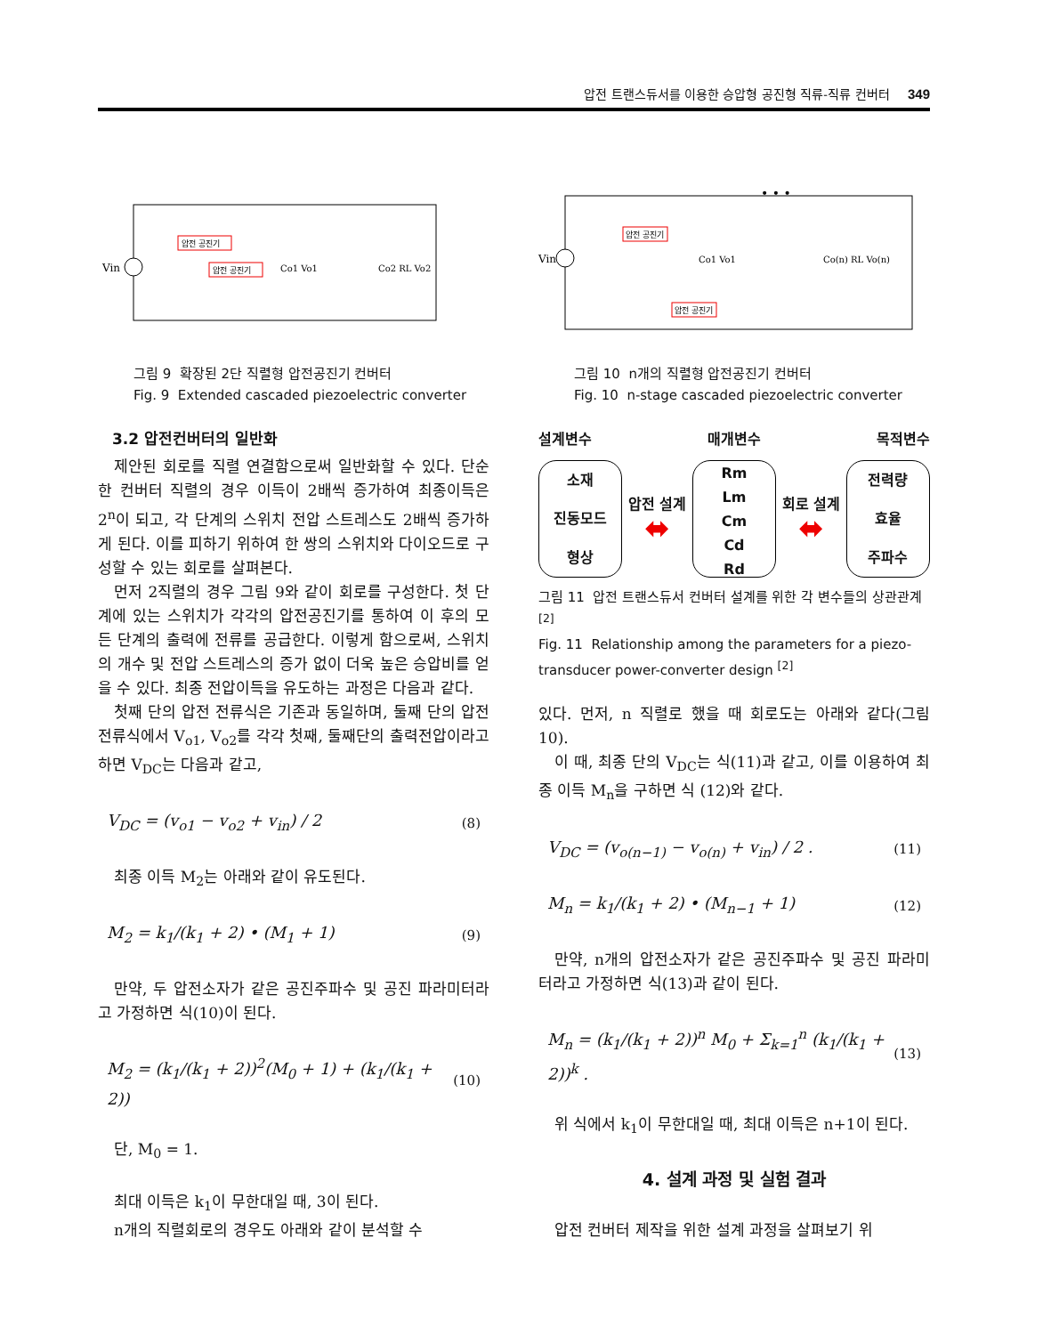압전 트랜스듀서를 이용한 승압형 공진형 직류-직류 컨버터 349
Vin
압전 공진기
압전 공진기
Co1 Vo1
Co2 RL Vo2
그림 9 확장된 2단 직렬형 압전공진기 컨버터
Fig. 9 Extended cascaded piezoelectric converter
3.2 압전컨버터의 일반화
제안된 회로를 직렬 연결함으로써 일반화할 수 있다. 단순한 컨버터 직렬의 경우 이득이 2배씩 증가하여 최종이득은 2<sup>n</sup>이 되고, 각 단계의 스위치 전압 스트레스도 2배씩 증가하게 된다. 이를 피하기 위하여 한 쌍의 스위치와 다이오드로 구성할 수 있는 회로를 살펴본다.
먼저 2직렬의 경우 그림 9와 같이 회로를 구성한다. 첫 단계에 있는 스위치가 각각의 압전공진기를 통하여 이 후의 모든 단계의 출력에 전류를 공급한다. 이렇게 함으로써, 스위치의 개수 및 전압 스트레스의 증가 없이 더욱 높은 승압비를 얻을 수 있다. 최종 전압이득을 유도하는 과정은 다음과 같다.
첫째 단의 압전 전류식은 기존과 동일하며, 둘째 단의 압전 전류식에서 V<sub>o1</sub>, V<sub>o2</sub>를 각각 첫째, 둘째단의 출력전압이라고 하면 V<sub>DC</sub>는 다음과 같고,
V<sub>DC</sub> = (v<sub>o1</sub> − v<sub>o2</sub> + v<sub>in</sub>) / 2 (8)
최종 이득 M<sub>2</sub>는 아래와 같이 유도된다.
M<sub>2</sub> = k<sub>1</sub>/(k<sub>1</sub> + 2) • (M<sub>1</sub> + 1) (9)
만약, 두 압전소자가 같은 공진주파수 및 공진 파라미터라고 가정하면 식(10)이 된다.
M<sub>2</sub> = (k<sub>1</sub>/(k<sub>1</sub> + 2))<sup>2</sup>(M<sub>0</sub> + 1) + (k<sub>1</sub>/(k<sub>1</sub> + 2)) (10)
단, M<sub>0</sub> = 1.
최대 이득은 k<sub>1</sub>이 무한대일 때, 3이 된다.
n개의 직렬회로의 경우도 아래와 같이 분석할 수
Vin
압전 공진기
압전 공진기
Co1 Vo1
Co(n) RL Vo(n)
• • •
그림 10 n개의 직렬형 압전공진기 컨버터
Fig. 10 n-stage cascaded piezoelectric converter
설계변수 매개변수 목적변수
소재
진동모드
형상
압전 설계
⬌
Rm
Lm
Cm
Cd
Rd
회로 설계
⬌
전력량
효율
주파수
그림 11 압전 트랜스듀서 컨버터 설계를 위한 각 변수들의 상관관계 <sup>[2]</sup>
Fig. 11 Relationship among the parameters for a piezo-transducer power-converter design <sup>[2]</sup>
있다. 먼저, n 직렬로 했을 때 회로도는 아래와 같다(그림 10).
이 때, 최종 단의 V<sub>DC</sub>는 식(11)과 같고, 이를 이용하여 최종 이득 M<sub>n</sub>을 구하면 식 (12)와 같다.
V<sub>DC</sub> = (v<sub>o(n−1)</sub> − v<sub>o(n)</sub> + v<sub>in</sub>) / 2 . (11)
M<sub>n</sub> = k<sub>1</sub>/(k<sub>1</sub> + 2) • (M<sub>n−1</sub> + 1) (12)
만약, n개의 압전소자가 같은 공진주파수 및 공진 파라미터라고 가정하면 식(13)과 같이 된다.
M<sub>n</sub> = (k<sub>1</sub>/(k<sub>1</sub> + 2))<sup>n</sup> M<sub>0</sub> + Σ<sub>k=1</sub><sup>n</sup> (k<sub>1</sub>/(k<sub>1</sub> + 2))<sup>k</sup> . (13)
위 식에서 k<sub>1</sub>이 무한대일 때, 최대 이득은 n+1이 된다.
4. 설계 과정 및 실험 결과
압전 컨버터 제작을 위한 설계 과정을 살펴보기 위